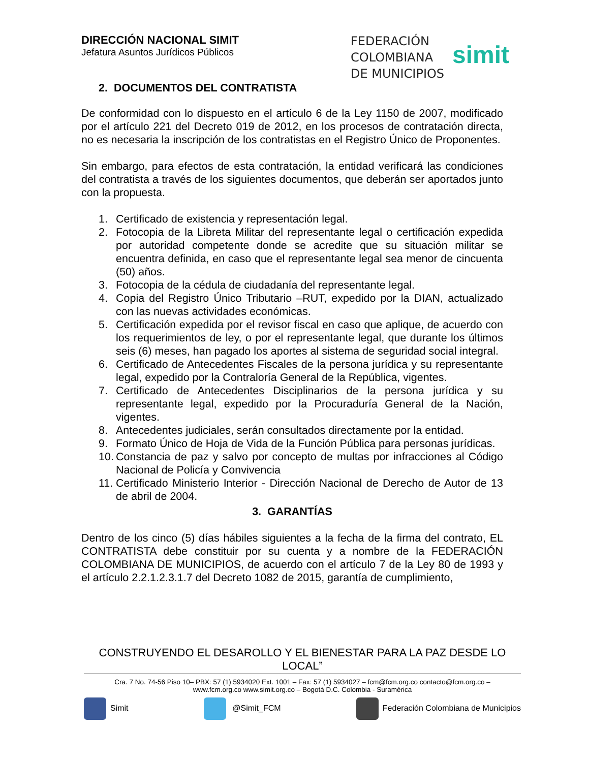DIRECCIÓN NACIONAL SIMIT
Jefatura Asuntos Jurídicos Públicos
FEDERACIÓN
COLOMBIANA
DE MUNICIPIOS
simit
2. DOCUMENTOS DEL CONTRATISTA
De conformidad con lo dispuesto en el artículo 6 de la Ley 1150 de 2007, modificado por el artículo 221 del Decreto 019 de 2012, en los procesos de contratación directa, no es necesaria la inscripción de los contratistas en el Registro Único de Proponentes.
Sin embargo, para efectos de esta contratación, la entidad verificará las condiciones del contratista a través de los siguientes documentos, que deberán ser aportados junto con la propuesta.
1. Certificado de existencia y representación legal.
2. Fotocopia de la Libreta Militar del representante legal o certificación expedida por autoridad competente donde se acredite que su situación militar se encuentra definida, en caso que el representante legal sea menor de cincuenta (50) años.
3. Fotocopia de la cédula de ciudadanía del representante legal.
4. Copia del Registro Único Tributario –RUT, expedido por la DIAN, actualizado con las nuevas actividades económicas.
5. Certificación expedida por el revisor fiscal en caso que aplique, de acuerdo con los requerimientos de ley, o por el representante legal, que durante los últimos seis (6) meses, han pagado los aportes al sistema de seguridad social integral.
6. Certificado de Antecedentes Fiscales de la persona jurídica y su representante legal, expedido por la Contraloría General de la República, vigentes.
7. Certificado de Antecedentes Disciplinarios de la persona jurídica y su representante legal, expedido por la Procuraduría General de la Nación, vigentes.
8. Antecedentes judiciales, serán consultados directamente por la entidad.
9. Formato Único de Hoja de Vida de la Función Pública para personas jurídicas.
10. Constancia de paz y salvo por concepto de multas por infracciones al Código Nacional de Policía y Convivencia
11. Certificado Ministerio Interior - Dirección Nacional de Derecho de Autor de 13 de abril de 2004.
3. GARANTÍAS
Dentro de los cinco (5) días hábiles siguientes a la fecha de la firma del contrato, EL CONTRATISTA debe constituir por su cuenta y a nombre de la FEDERACIÓN COLOMBIANA DE MUNICIPIOS, de acuerdo con el artículo 7 de la Ley 80 de 1993 y el artículo 2.2.1.2.3.1.7 del Decreto 1082 de 2015, garantía de cumplimiento,
CONSTRUYENDO EL DESAROLLO Y EL BIENESTAR PARA LA PAZ DESDE LO LOCAL”
Cra. 7 No. 74-56 Piso 10– PBX: 57 (1) 5934020 Ext. 1001 – Fax: 57 (1) 5934027 – fcm@fcm.org.co contacto@fcm.org.co –
www.fcm.org.co www.simit.org.co – Bogotá D.C. Colombia - Suramérica
Simit @Simit_FCM Federación Colombiana de Municipios